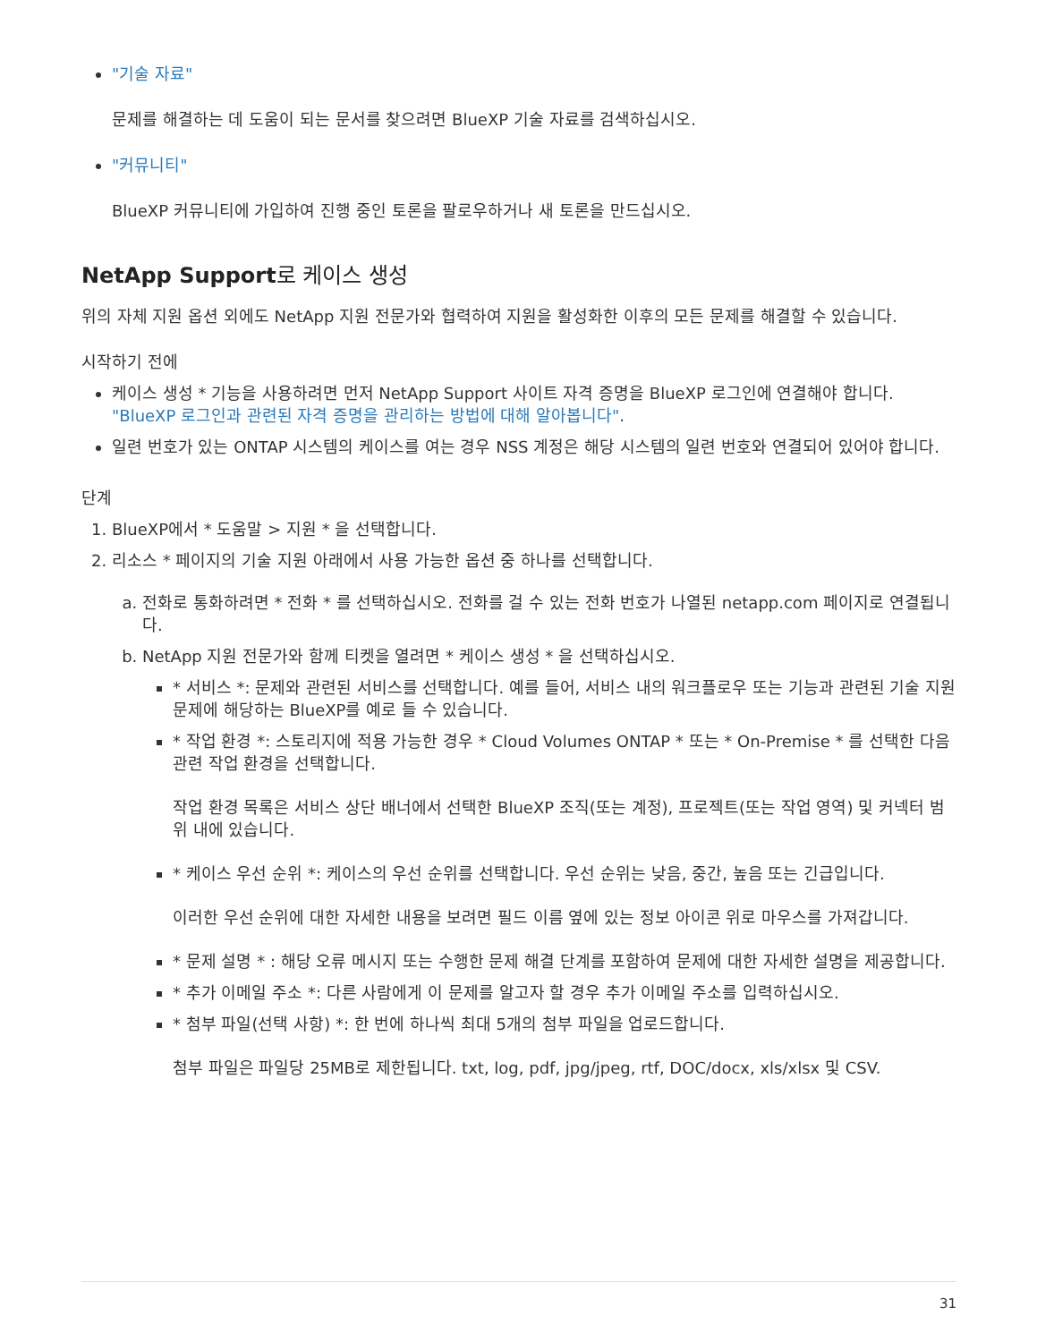"기술 자료"
문제를 해결하는 데 도움이 되는 문서를 찾으려면 BlueXP 기술 자료를 검색하십시오.
"커뮤니티"
BlueXP 커뮤니티에 가입하여 진행 중인 토론을 팔로우하거나 새 토론을 만드십시오.
NetApp Support로 케이스 생성
위의 자체 지원 옵션 외에도 NetApp 지원 전문가와 협력하여 지원을 활성화한 이후의 모든 문제를 해결할 수 있습니다.
시작하기 전에
케이스 생성 * 기능을 사용하려면 먼저 NetApp Support 사이트 자격 증명을 BlueXP 로그인에 연결해야 합니다. "BlueXP 로그인과 관련된 자격 증명을 관리하는 방법에 대해 알아봅니다".
일련 번호가 있는 ONTAP 시스템의 케이스를 여는 경우 NSS 계정은 해당 시스템의 일련 번호와 연결되어 있어야 합니다.
단계
1. BlueXP에서 * 도움말 > 지원 * 을 선택합니다.
2. 리소스 * 페이지의 기술 지원 아래에서 사용 가능한 옵션 중 하나를 선택합니다.
a. 전화로 통화하려면 * 전화 * 를 선택하십시오. 전화를 걸 수 있는 전화 번호가 나열된 netapp.com 페이지로 연결됩니다.
b. NetApp 지원 전문가와 함께 티켓을 열려면 * 케이스 생성 * 을 선택하십시오.
* 서비스 *: 문제와 관련된 서비스를 선택합니다. 예를 들어, 서비스 내의 워크플로우 또는 기능과 관련된 기술 지원 문제에 해당하는 BlueXP를 예로 들 수 있습니다.
* 작업 환경 *: 스토리지에 적용 가능한 경우 * Cloud Volumes ONTAP * 또는 * On-Premise * 를 선택한 다음 관련 작업 환경을 선택합니다.
작업 환경 목록은 서비스 상단 배너에서 선택한 BlueXP 조직(또는 계정), 프로젝트(또는 작업 영역) 및 커넥터 범위 내에 있습니다.
* 케이스 우선 순위 *: 케이스의 우선 순위를 선택합니다. 우선 순위는 낮음, 중간, 높음 또는 긴급입니다.
이러한 우선 순위에 대한 자세한 내용을 보려면 필드 이름 옆에 있는 정보 아이콘 위로 마우스를 가져갑니다.
* 문제 설명 * : 해당 오류 메시지 또는 수행한 문제 해결 단계를 포함하여 문제에 대한 자세한 설명을 제공합니다.
* 추가 이메일 주소 *: 다른 사람에게 이 문제를 알고자 할 경우 추가 이메일 주소를 입력하십시오.
* 첨부 파일(선택 사항) *: 한 번에 하나씩 최대 5개의 첨부 파일을 업로드합니다.
첨부 파일은 파일당 25MB로 제한됩니다. txt, log, pdf, jpg/jpeg, rtf, DOC/docx, xls/xlsx 및 CSV.
31